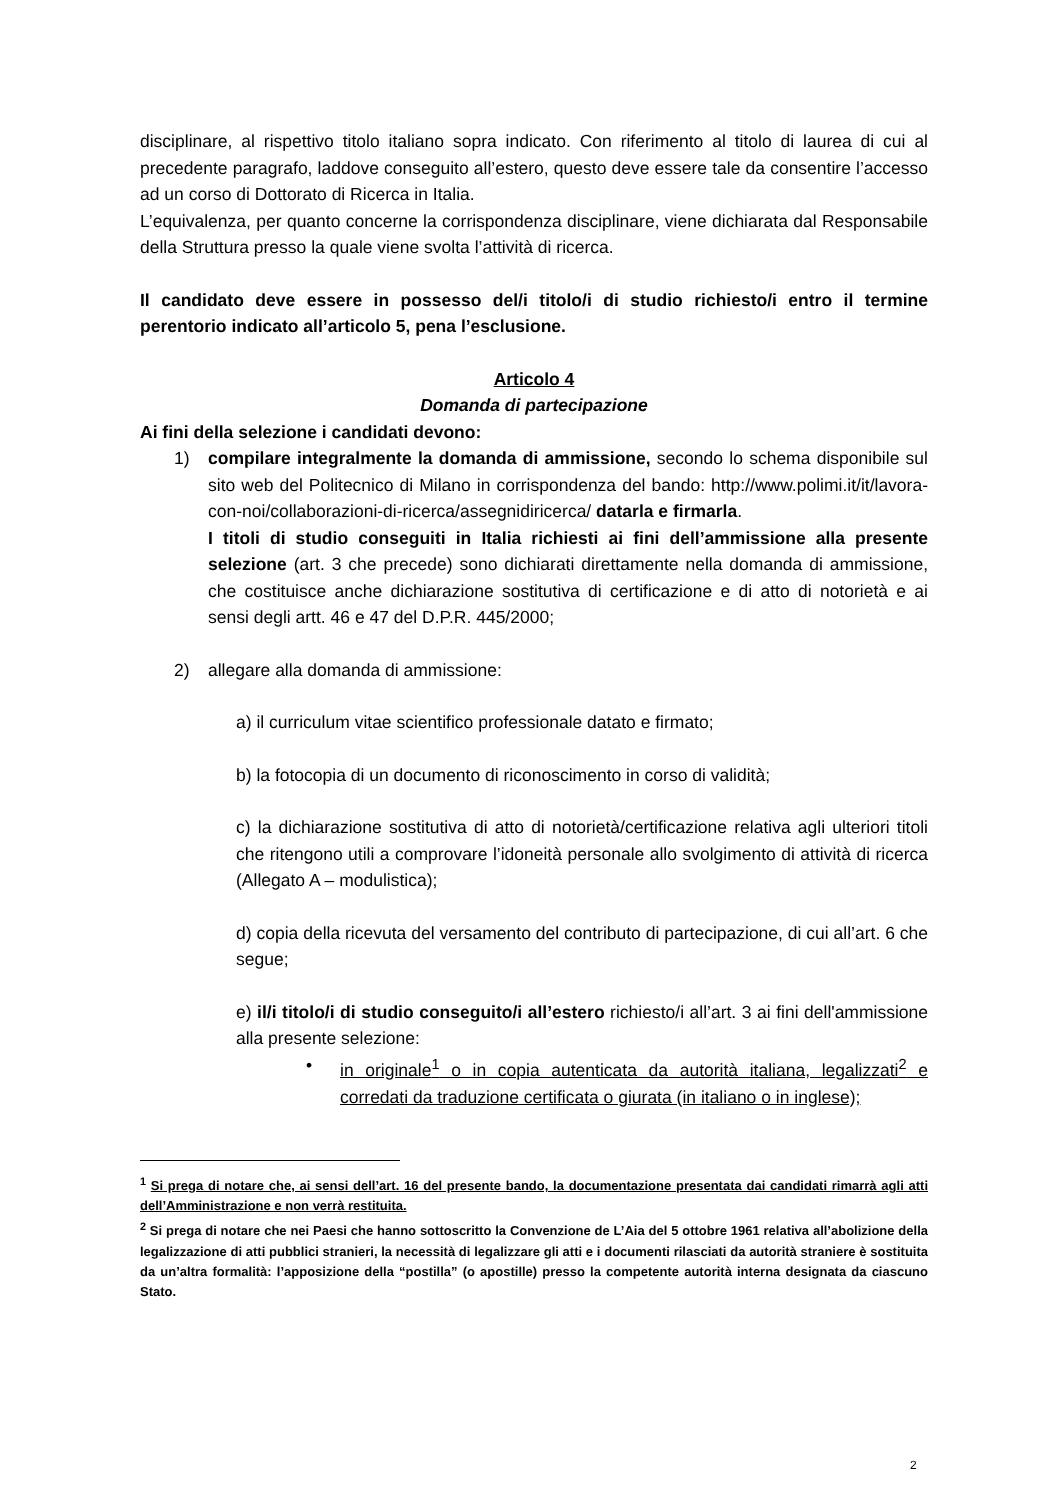disciplinare, al rispettivo titolo italiano sopra indicato. Con riferimento al titolo di laurea di cui al precedente paragrafo, laddove conseguito all’estero, questo deve essere tale da consentire l’accesso ad un corso di Dottorato di Ricerca in Italia.
L’equivalenza, per quanto concerne la corrispondenza disciplinare, viene dichiarata dal Responsabile della Struttura presso la quale viene svolta l’attività di ricerca.
Il candidato deve essere in possesso del/i titolo/i di studio richiesto/i entro il termine perentorio indicato all’articolo 5, pena l’esclusione.
Articolo 4
Domanda di partecipazione
Ai fini della selezione i candidati devono:
1) compilare integralmente la domanda di ammissione, secondo lo schema disponibile sul sito web del Politecnico di Milano in corrispondenza del bando: http://www.polimi.it/it/lavora-con-noi/collaborazioni-di-ricerca/assegnidiricerca/ datarla e firmarla.
I titoli di studio conseguiti in Italia richiesti ai fini dell’ammissione alla presente selezione (art. 3 che precede) sono dichiarati direttamente nella domanda di ammissione, che costituisce anche dichiarazione sostitutiva di certificazione e di atto di notorietà e ai sensi degli artt. 46 e 47 del D.P.R. 445/2000;
2) allegare alla domanda di ammissione:
a) il curriculum vitae scientifico professionale datato e firmato;
b) la fotocopia di un documento di riconoscimento in corso di validità;
c) la dichiarazione sostitutiva di atto di notorietà/certificazione relativa agli ulteriori titoli che ritengono utili a comprovare l’idoneità personale allo svolgimento di attività di ricerca (Allegato A – modulistica);
d) copia della ricevuta del versamento del contributo di partecipazione, di cui all’art. 6 che segue;
e) il/i titolo/i di studio conseguito/i all’estero richiesto/i all’art. 3 ai fini dell'ammissione alla presente selezione:
• in originale<sup>1</sup> o in copia autenticata da autorità italiana, legalizzati<sup>2</sup> e corredati da traduzione certificata o giurata (in italiano o in inglese);
<sup>1</sup> Si prega di notare che, ai sensi dell’art. 16 del presente bando, la documentazione presentata dai candidati rimarrà agli atti dell’Amministrazione e non verrà restituita.
<sup>2</sup> Si prega di notare che nei Paesi che hanno sottoscritto la Convenzione de L’Aia del 5 ottobre 1961 relativa all’abolizione della legalizzazione di atti pubblici stranieri, la necessità di legalizzare gli atti e i documenti rilasciati da autorità straniere è sostituita da un’altra formalità: l’apposizione della “postilla” (o apostille) presso la competente autorità interna designata da ciascuno Stato.
2